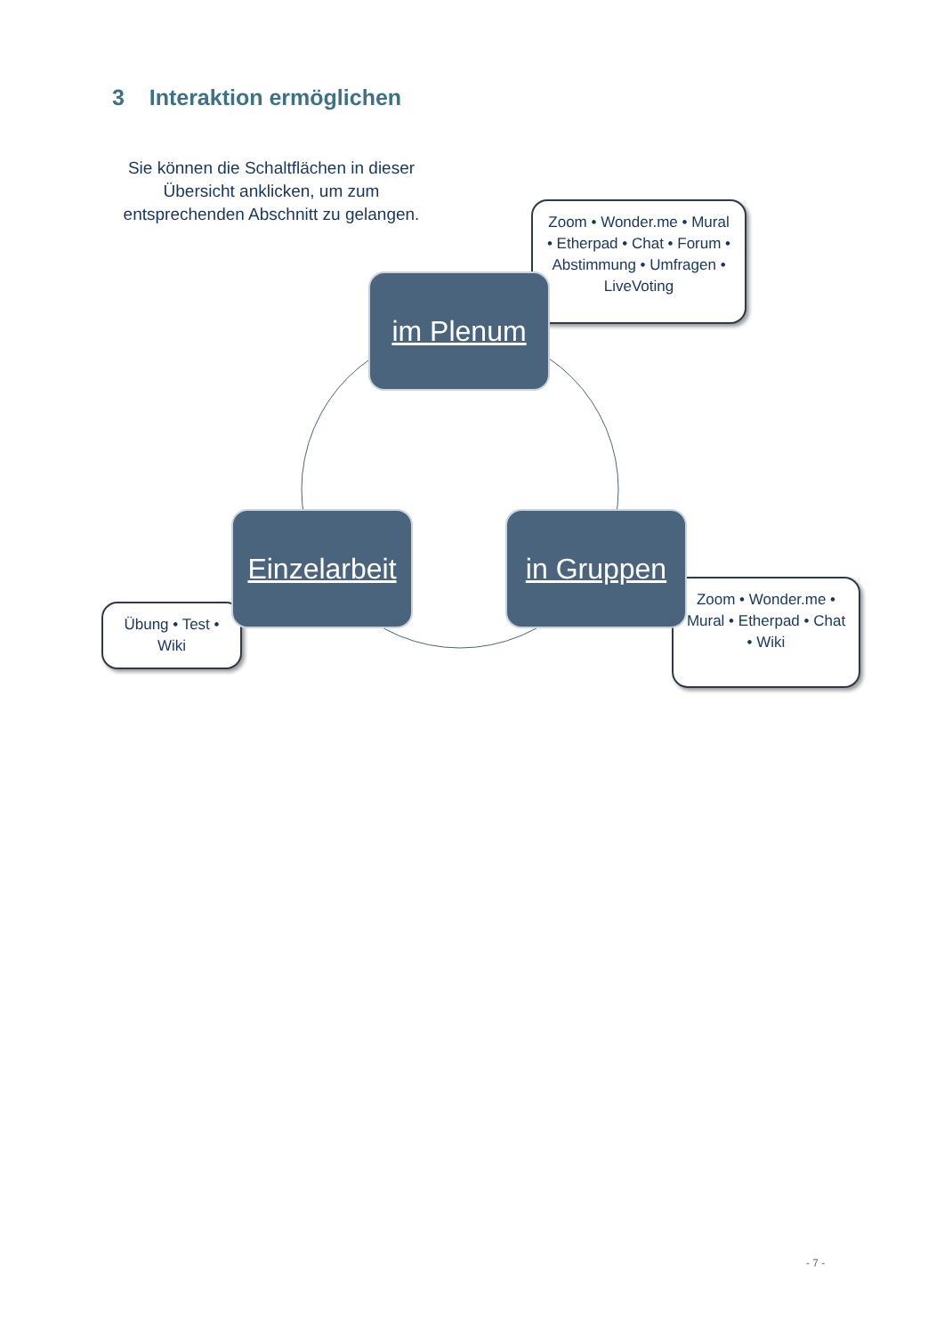3 Interaktion ermöglichen
Sie können die Schaltflächen in dieser Übersicht anklicken, um zum entsprechenden Abschnitt zu gelangen.
Zoom • Wonder.me • Mural • Etherpad • Chat • Forum • Abstimmung • Umfragen • LiveVoting
im Plenum
Übung • Test • Wiki
Einzelarbeit
Zoom • Wonder.me • Mural • Etherpad • Chat • Wiki
in Gruppen
- 7 -